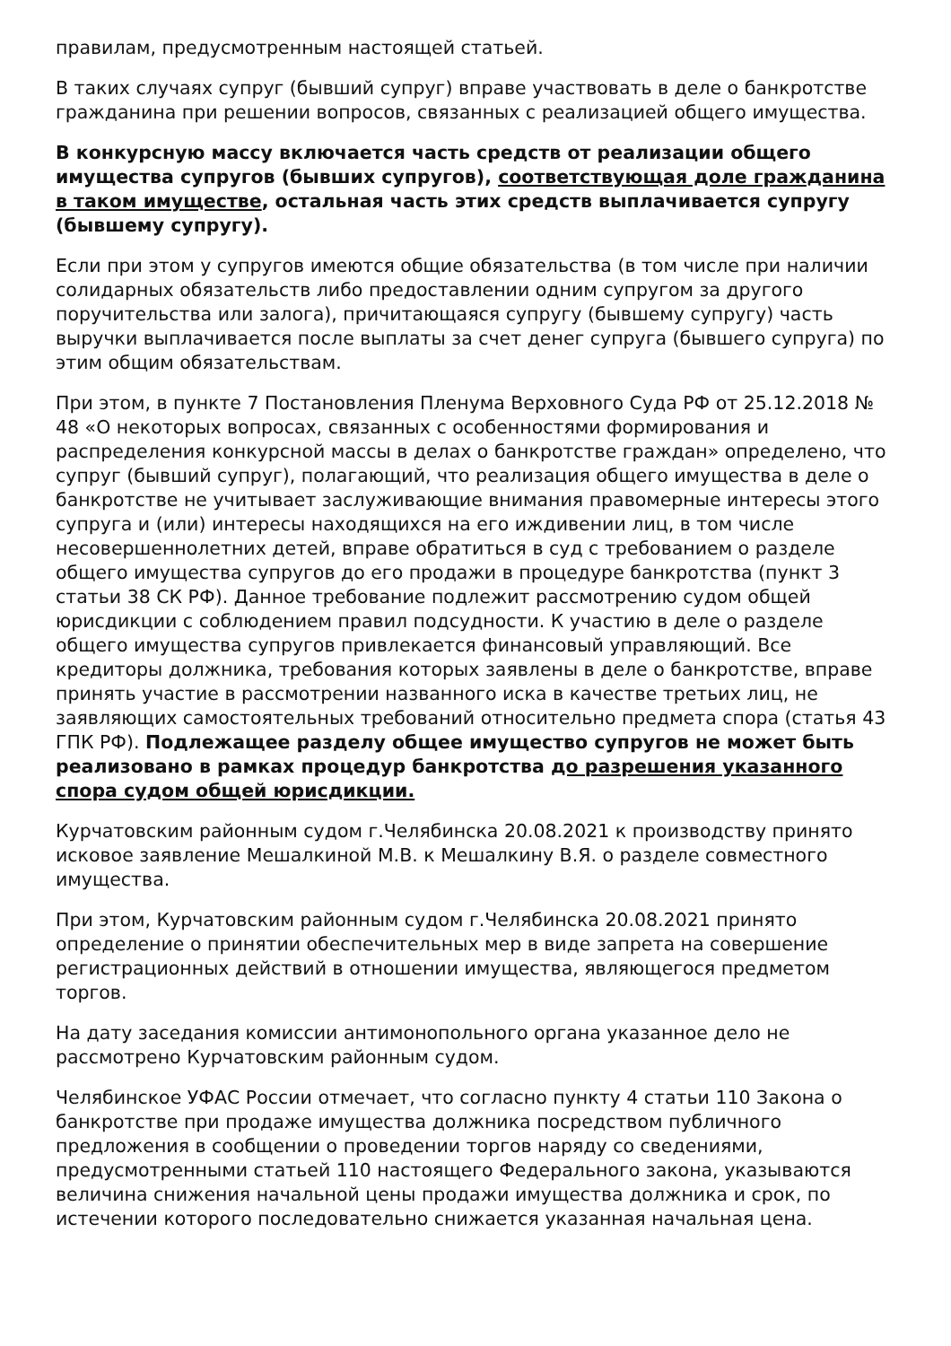правилам, предусмотренным настоящей статьей.
В таких случаях супруг (бывший супруг) вправе участвовать в деле о банкротстве гражданина при решении вопросов, связанных с реализацией общего имущества.
В конкурсную массу включается часть средств от реализации общего имущества супругов (бывших супругов), соответствующая доле гражданина в таком имуществе, остальная часть этих средств выплачивается супругу (бывшему супругу).
Если при этом у супругов имеются общие обязательства (в том числе при наличии солидарных обязательств либо предоставлении одним супругом за другого поручительства или залога), причитающаяся супругу (бывшему супругу) часть выручки выплачивается после выплаты за счет денег супруга (бывшего супруга) по этим общим обязательствам.
При этом, в пункте 7 Постановления Пленума Верховного Суда РФ от 25.12.2018 № 48 «О некоторых вопросах, связанных с особенностями формирования и распределения конкурсной массы в делах о банкротстве граждан» определено, что супруг (бывший супруг), полагающий, что реализация общего имущества в деле о банкротстве не учитывает заслуживающие внимания правомерные интересы этого супруга и (или) интересы находящихся на его иждивении лиц, в том числе несовершеннолетних детей, вправе обратиться в суд с требованием о разделе общего имущества супругов до его продажи в процедуре банкротства (пункт 3 статьи 38 СК РФ). Данное требование подлежит рассмотрению судом общей юрисдикции с соблюдением правил подсудности. К участию в деле о разделе общего имущества супругов привлекается финансовый управляющий. Все кредиторы должника, требования которых заявлены в деле о банкротстве, вправе принять участие в рассмотрении названного иска в качестве третьих лиц, не заявляющих самостоятельных требований относительно предмета спора (статья 43 ГПК РФ). Подлежащее разделу общее имущество супругов не может быть реализовано в рамках процедур банкротства до разрешения указанного спора судом общей юрисдикции.
Курчатовским районным судом г.Челябинска 20.08.2021 к производству принято исковое заявление Мешалкиной М.В. к Мешалкину В.Я. о разделе совместного имущества.
При этом, Курчатовским районным судом г.Челябинска 20.08.2021 принято определение о принятии обеспечительных мер в виде запрета на совершение регистрационных действий в отношении имущества, являющегося предметом торгов.
На дату заседания комиссии антимонопольного органа указанное дело не рассмотрено Курчатовским районным судом.
Челябинское УФАС России отмечает, что согласно пункту 4 статьи 110 Закона о банкротстве при продаже имущества должника посредством публичного предложения в сообщении о проведении торгов наряду со сведениями, предусмотренными статьей 110 настоящего Федерального закона, указываются величина снижения начальной цены продажи имущества должника и срок, по истечении которого последовательно снижается указанная начальная цена.